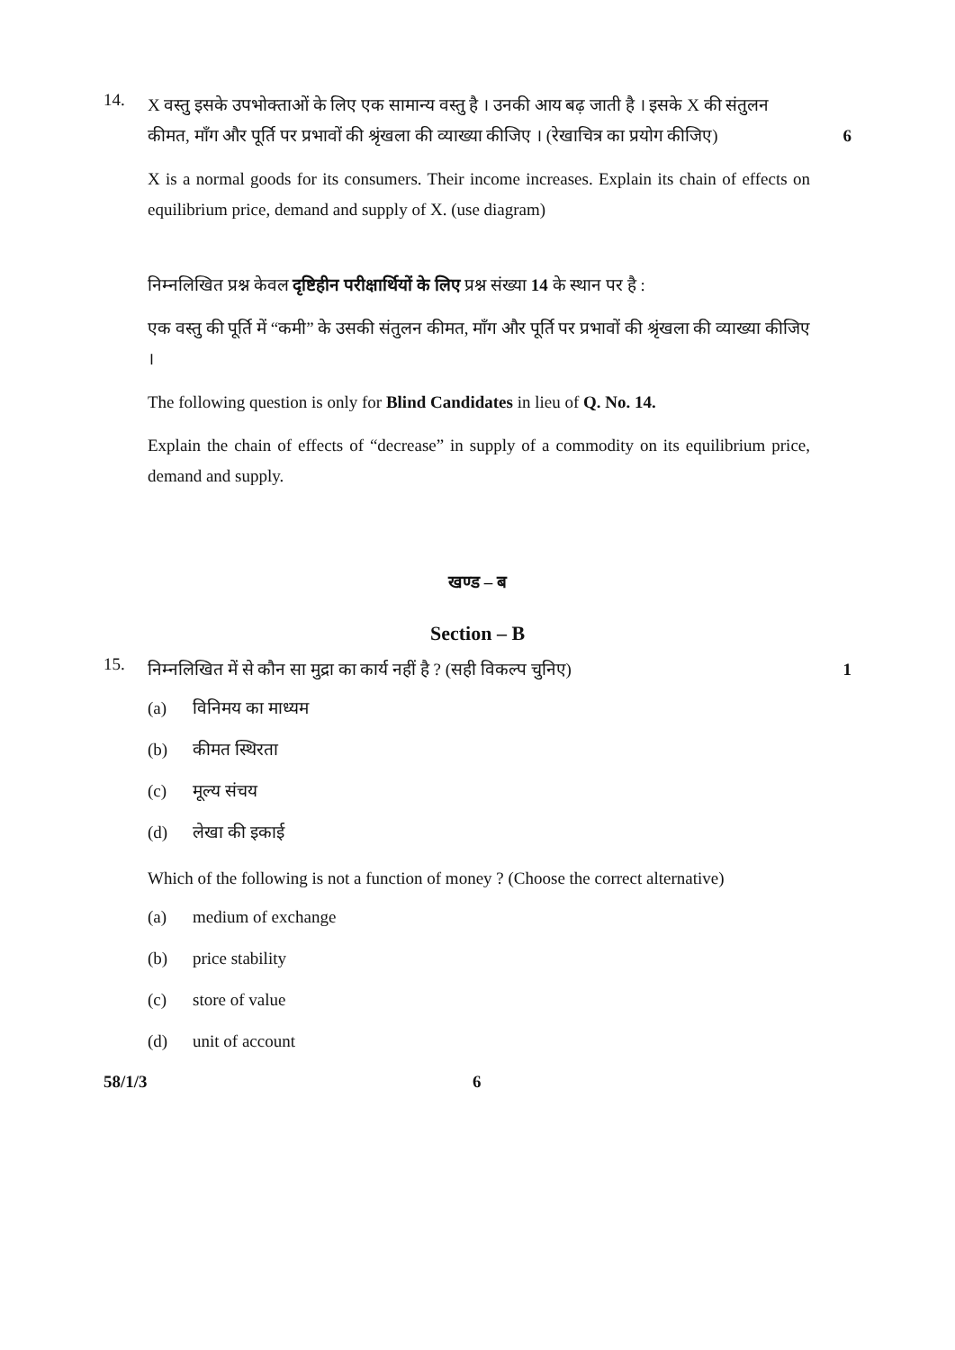14.
X वस्तु इसके उपभोक्ताओं के लिए एक सामान्य वस्तु है । उनकी आय बढ़ जाती है । इसके X की संतुलन कीमत, माँग और पूर्ति पर प्रभावों की श्रृंखला की व्याख्या कीजिए । (रेखाचित्र का प्रयोग कीजिए)
6
X is a normal goods for its consumers. Their income increases. Explain its chain of effects on equilibrium price, demand and supply of X. (use diagram)
निम्नलिखित प्रश्न केवल दृष्टिहीन परीक्षार्थियों के लिए प्रश्न संख्या 14 के स्थान पर है :
एक वस्तु की पूर्ति में “कमी” के उसकी संतुलन कीमत, माँग और पूर्ति पर प्रभावों की श्रृंखला की व्याख्या कीजिए ।
The following question is only for Blind Candidates in lieu of Q. No. 14.
Explain the chain of effects of “decrease” in supply of a commodity on its equilibrium price, demand and supply.
खण्ड – ब
Section – B
15.
निम्नलिखित में से कौन सा मुद्रा का कार्य नहीं है ? (सही विकल्प चुनिए)
1
(a) विनिमय का माध्यम
(b) कीमत स्थिरता
(c) मूल्य संचय
(d) लेखा की इकाई
Which of the following is not a function of money ? (Choose the correct alternative)
(a) medium of exchange
(b) price stability
(c) store of value
(d) unit of account
58/1/3 6